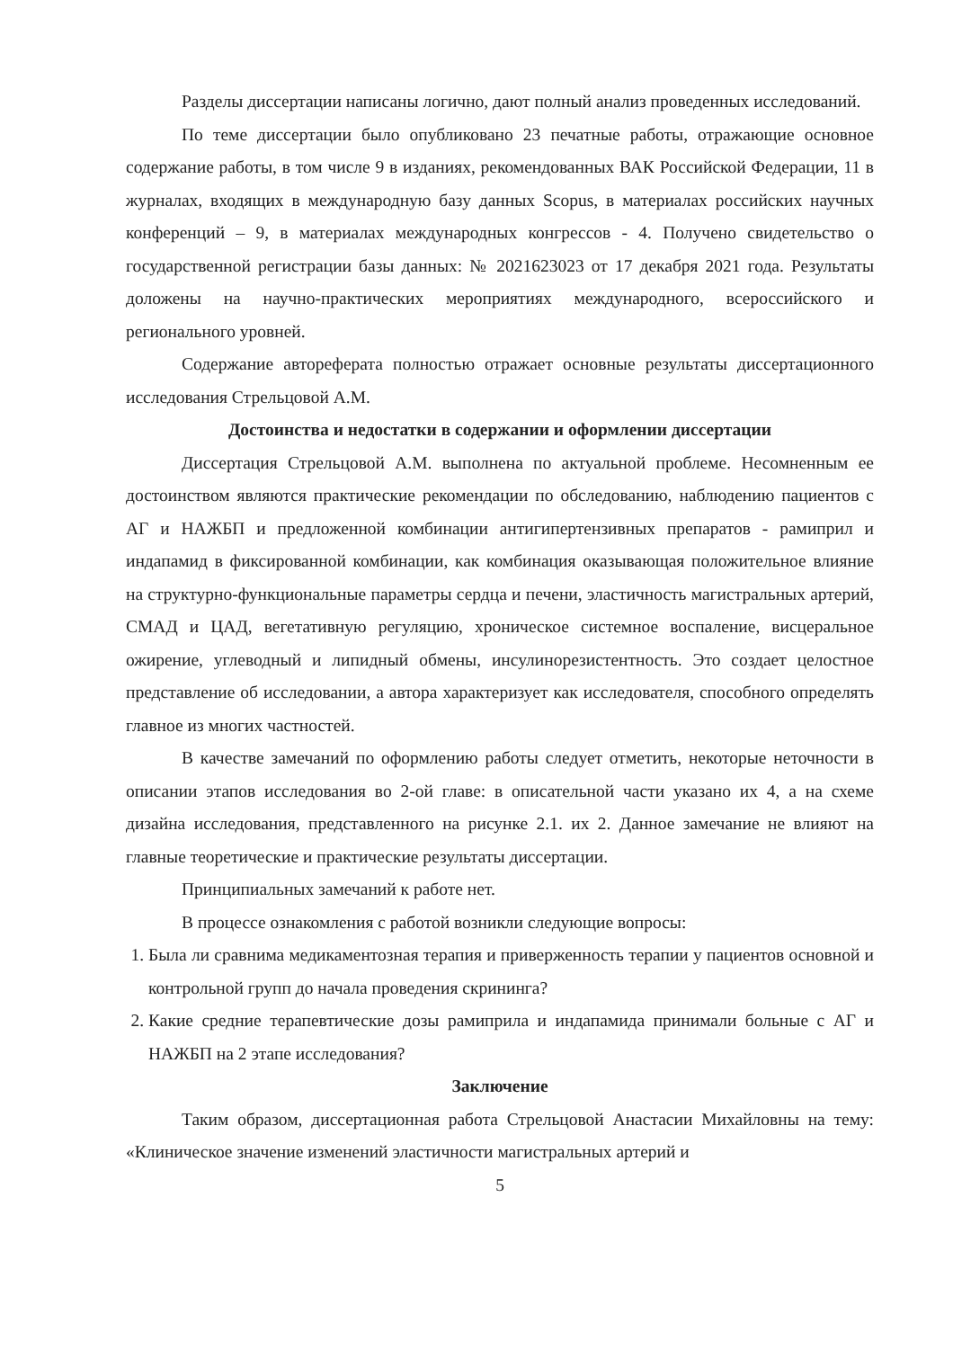Разделы диссертации написаны логично, дают полный анализ проведенных исследований.
По теме диссертации было опубликовано 23 печатные работы, отражающие основное содержание работы, в том числе 9 в изданиях, рекомендованных ВАК Российской Федерации, 11 в журналах, входящих в международную базу данных Scopus, в материалах российских научных конференций – 9, в материалах международных конгрессов - 4. Получено свидетельство о государственной регистрации базы данных: № 2021623023 от 17 декабря 2021 года. Результаты доложены на научно-практических мероприятиях международного, всероссийского и регионального уровней.
Содержание автореферата полностью отражает основные результаты диссертационного исследования Стрельцовой А.М.
Достоинства и недостатки в содержании и оформлении диссертации
Диссертация Стрельцовой А.М. выполнена по актуальной проблеме. Несомненным ее достоинством являются практические рекомендации по обследованию, наблюдению пациентов с АГ и НАЖБП и предложенной комбинации антигипертензивных препаратов - рамиприл и индапамид в фиксированной комбинации, как комбинация оказывающая положительное влияние на структурно-функциональные параметры сердца и печени, эластичность магистральных артерий, СМАД и ЦАД, вегетативную регуляцию, хроническое системное воспаление, висцеральное ожирение, углеводный и липидный обмены, инсулинорезистентность. Это создает целостное представление об исследовании, а автора характеризует как исследователя, способного определять главное из многих частностей.
В качестве замечаний по оформлению работы следует отметить, некоторые неточности в описании этапов исследования во 2-ой главе: в описательной части указано их 4, а на схеме дизайна исследования, представленного на рисунке 2.1. их 2. Данное замечание не влияют на главные теоретические и практические результаты диссертации.
Принципиальных замечаний к работе нет.
В процессе ознакомления с работой возникли следующие вопросы:
1. Была ли сравнима медикаментозная терапия и приверженность терапии у пациентов основной и контрольной групп до начала проведения скрининга?
2. Какие средние терапевтические дозы рамиприла и индапамида принимали больные с АГ и НАЖБП на 2 этапе исследования?
Заключение
Таким образом, диссертационная работа Стрельцовой Анастасии Михайловны на тему: «Клиническое значение изменений эластичности магистральных артерий и
5